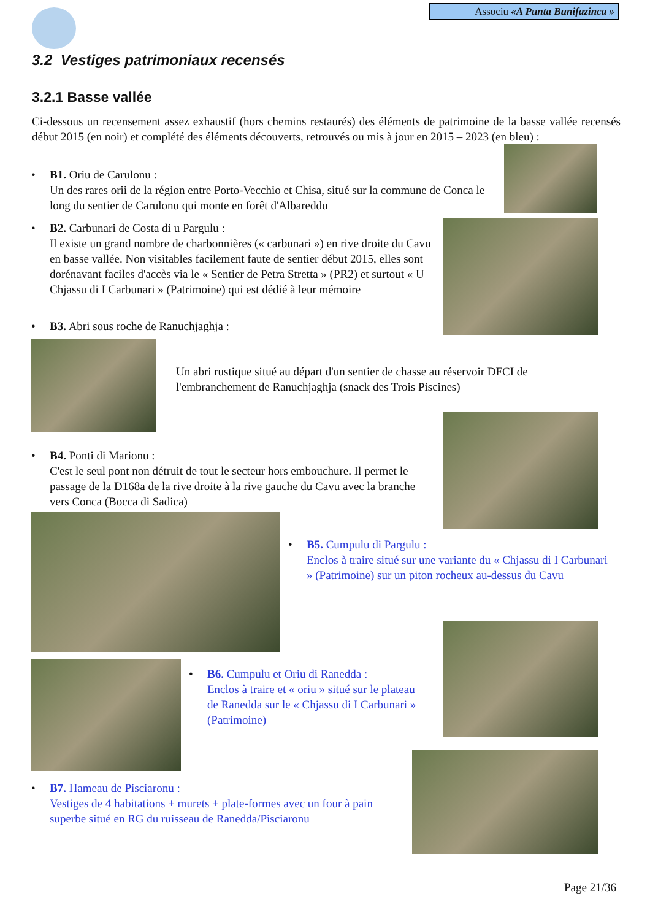Associu «A Punta Bunifazinca »
3.2 Vestiges patrimoniaux recensés
3.2.1 Basse vallée
Ci-dessous un recensement assez exhaustif (hors chemins restaurés) des éléments de patrimoine de la basse vallée recensés début 2015 (en noir) et complété des éléments découverts, retrouvés ou mis à jour en 2015 – 2023 (en bleu) :
• B1. Oriu de Carulonu :
Un des rares orii de la région entre Porto-Vecchio et Chisa, situé sur la commune de Conca le long du sentier de Carulonu qui monte en forêt d'Albareddu
• B2. Carbunari de Costa di u Pargulu :
Il existe un grand nombre de charbonnières (« carbunari ») en rive droite du Cavu en basse vallée. Non visitables facilement faute de sentier début 2015, elles sont dorénavant faciles d'accès via le « Sentier de Petra Stretta » (PR2) et surtout « U Chjassu di I Carbunari » (Patrimoine) qui est dédié à leur mémoire
• B3. Abri sous roche de Ranuchjaghja :
Un abri rustique situé au départ d'un sentier de chasse au réservoir DFCI de l'embranchement de Ranuchjaghja (snack des Trois Piscines)
• B4. Ponti di Marionu :
C'est le seul pont non détruit de tout le secteur hors embouchure. Il permet le passage de la D168a de la rive droite à la rive gauche du Cavu avec la branche vers Conca (Bocca di Sadica)
• B5. Cumpulu di Pargulu :
Enclos à traire situé sur une variante du « Chjassu di I Carbunari » (Patrimoine) sur un piton rocheux au-dessus du Cavu
• B6. Cumpulu et Oriu di Ranedda :
Enclos à traire et « oriu » situé sur le plateau de Ranedda sur le « Chjassu di I Carbunari » (Patrimoine)
• B7. Hameau de Pisciaronu :
Vestiges de 4 habitations + murets + plate-formes avec un four à pain superbe situé en RG du ruisseau de Ranedda/Pisciaronu
Page 21/36